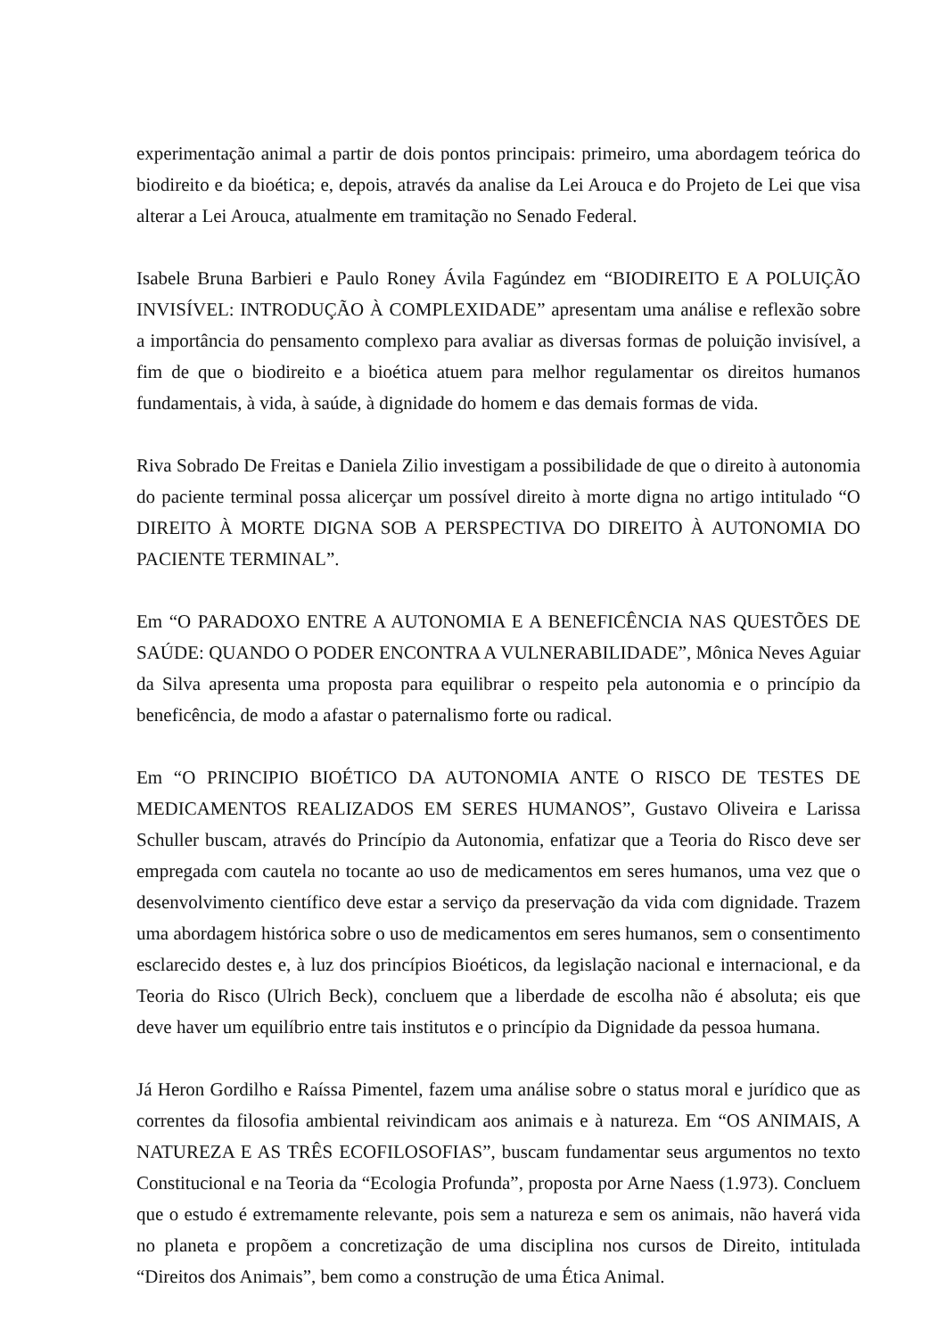experimentação animal a partir de dois pontos principais: primeiro, uma abordagem teórica do biodireito e da bioética; e, depois, através da analise da Lei Arouca e do Projeto de Lei que visa alterar a Lei Arouca, atualmente em tramitação no Senado Federal.
Isabele Bruna Barbieri e Paulo Roney Ávila Fagúndez em “BIODIREITO E A POLUIÇÃO INVISÍVEL: INTRODUÇÃO À COMPLEXIDADE” apresentam uma análise e reflexão sobre a importância do pensamento complexo para avaliar as diversas formas de poluição invisível, a fim de que o biodireito e a bioética atuem para melhor regulamentar os direitos humanos fundamentais, à vida, à saúde, à dignidade do homem e das demais formas de vida.
Riva Sobrado De Freitas e Daniela Zilio investigam a possibilidade de que o direito à autonomia do paciente terminal possa alicerçar um possível direito à morte digna no artigo intitulado “O DIREITO À MORTE DIGNA SOB A PERSPECTIVA DO DIREITO À AUTONOMIA DO PACIENTE TERMINAL”.
Em “O PARADOXO ENTRE A AUTONOMIA E A BENEFICÊNCIA NAS QUESTÕES DE SAÚDE: QUANDO O PODER ENCONTRA A VULNERABILIDADE”, Mônica Neves Aguiar da Silva apresenta uma proposta para equilibrar o respeito pela autonomia e o princípio da beneficência, de modo a afastar o paternalismo forte ou radical.
Em “O PRINCIPIO BIOÉTICO DA AUTONOMIA ANTE O RISCO DE TESTES DE MEDICAMENTOS REALIZADOS EM SERES HUMANOS”, Gustavo Oliveira e Larissa Schuller buscam, através do Princípio da Autonomia, enfatizar que a Teoria do Risco deve ser empregada com cautela no tocante ao uso de medicamentos em seres humanos, uma vez que o desenvolvimento científico deve estar a serviço da preservação da vida com dignidade. Trazem uma abordagem histórica sobre o uso de medicamentos em seres humanos, sem o consentimento esclarecido destes e, à luz dos princípios Bioéticos, da legislação nacional e internacional, e da Teoria do Risco (Ulrich Beck), concluem que a liberdade de escolha não é absoluta; eis que deve haver um equilíbrio entre tais institutos e o princípio da Dignidade da pessoa humana.
Já Heron Gordilho e Raíssa Pimentel, fazem uma análise sobre o status moral e jurídico que as correntes da filosofia ambiental reivindicam aos animais e à natureza. Em “OS ANIMAIS, A NATUREZA E AS TRÊS ECOFILOSOFIAS”, buscam fundamentar seus argumentos no texto Constitucional e na Teoria da “Ecologia Profunda”, proposta por Arne Naess (1.973). Concluem que o estudo é extremamente relevante, pois sem a natureza e sem os animais, não haverá vida no planeta e propõem a concretização de uma disciplina nos cursos de Direito, intitulada “Direitos dos Animais”, bem como a construção de uma Ética Animal.